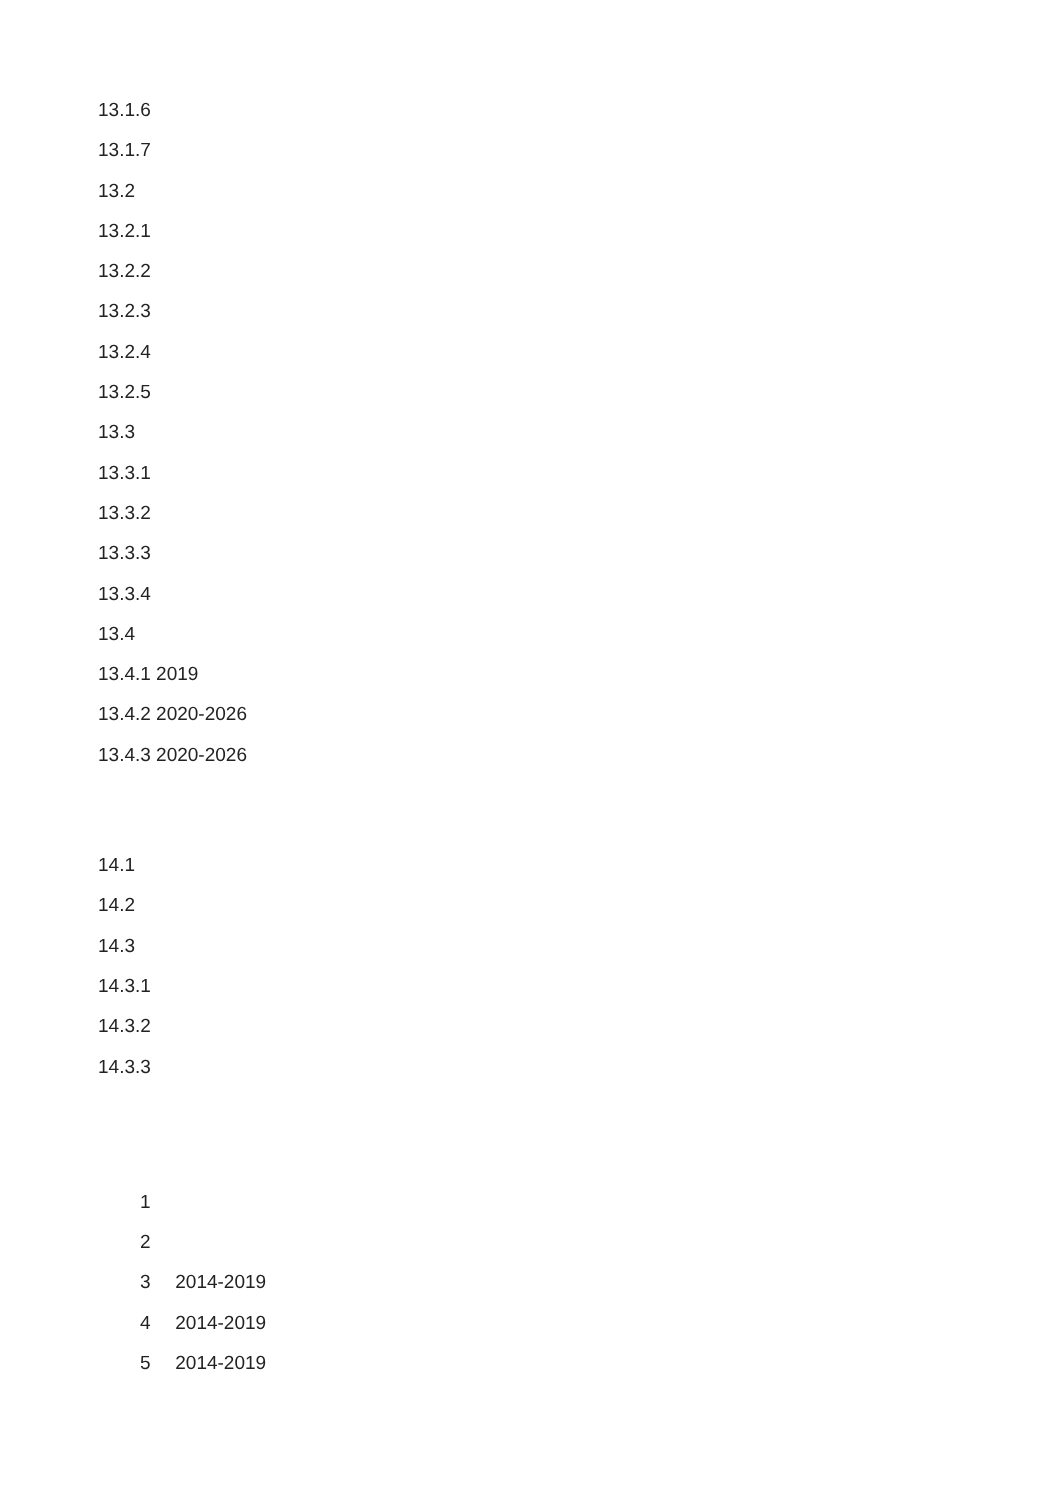13.1.6
13.1.7
13.2
13.2.1
13.2.2
13.2.3
13.2.4
13.2.5
13.3
13.3.1
13.3.2
13.3.3
13.3.4
13.4
13.4.1 2019
13.4.2 2020-2026
13.4.3 2020-2026
14.1
14.2
14.3
14.3.1
14.3.2
14.3.3
1
2
3 2014-2019
4 2014-2019
5 2014-2019